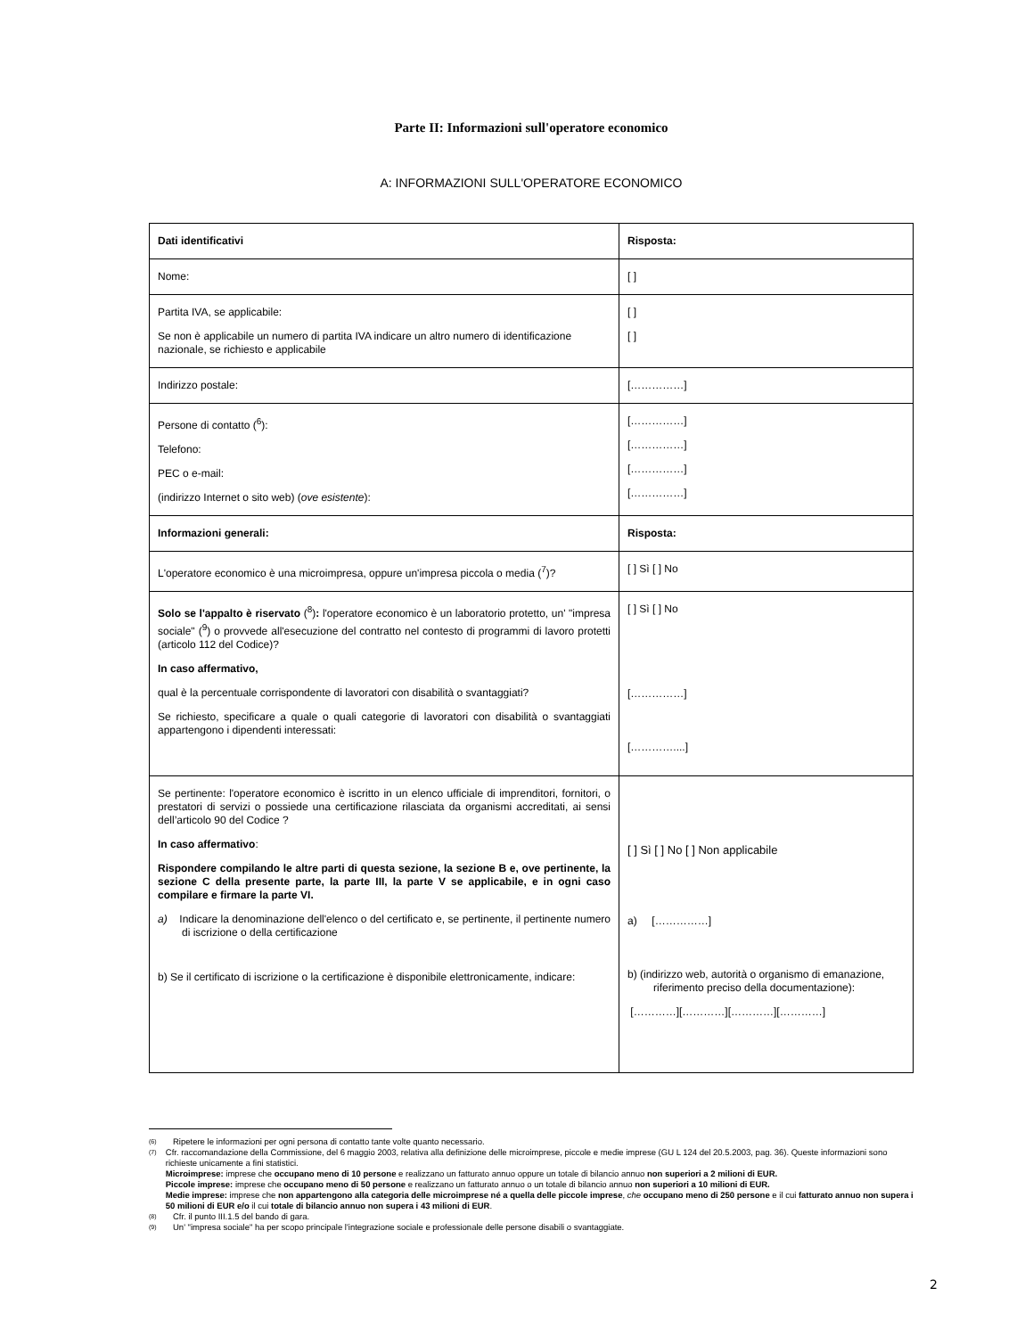Parte II: Informazioni sull'operatore economico
A: INFORMAZIONI SULL'OPERATORE ECONOMICO
| Dati identificativi | Risposta: |
| Nome: | [ ] |
| Partita IVA, se applicabile: Se non è applicabile un numero di partita IVA indicare un altro numero di identificazione nazionale, se richiesto e applicabile | [ ] [ ] |
| Indirizzo postale: | [……………] |
| Persone di contatto (<sup>6</sup>): Telefono: PEC o e-mail: (indirizzo Internet o sito web) ( ove esistente ): | [……………] [……………] [……………] [……………] |
| Informazioni generali: | Risposta: |
| L'operatore economico è una microimpresa, oppure un'impresa piccola o media (<sup>7</sup>)? | [ ] Sì [ ] No |
| Solo se l'appalto è riservato (<sup>8</sup>) : l'operatore economico è un laboratorio protetto, un' "impresa sociale" (<sup>9</sup>) o provvede all'esecuzione del contratto nel contesto di programmi di lavoro protetti (articolo 112 del Codice)? In caso affermativo, qual è la percentuale corrispondente di lavoratori con disabilità o svantaggiati? Se richiesto, specificare a quale o quali categorie di lavoratori con disabilità o svantaggiati appartengono i dipendenti interessati: | [ ] Sì [ ] No [……………] […………....] |
| Se pertinente: l'operatore economico è iscritto in un elenco ufficiale di imprenditori, fornitori, o prestatori di servizi o possiede una certificazione rilasciata da organismi accreditati, ai sensi dell’articolo 90 del Codice ? In caso affermativo : Rispondere compilando le altre parti di questa sezione, la sezione B e, ove pertinente, la sezione C della presente parte, la parte III, la parte V se applicabile, e in ogni caso compilare e firmare la parte VI. a) Indicare la denominazione dell'elenco o del certificato e, se pertinente, il pertinente numero di iscrizione o della certificazione b) Se il certificato di iscrizione o la certificazione è disponibile elettronicamente, indicare: | [ ] Sì [ ] No [ ] Non applicabile a) [……………] b) (indirizzo web, autorità o organismo di emanazione, riferimento preciso della documentazione): […………][…………][…………][…………] |
(6) Ripetere le informazioni per ogni persona di contatto tante volte quanto necessario.
(7) Cfr. raccomandazione della Commissione, del 6 maggio 2003, relativa alla definizione delle microimprese, piccole e medie imprese (GU L 124 del 20.5.2003, pag. 36). Queste informazioni sono richieste unicamente a fini statistici.
Microimprese: imprese che occupano meno di 10 persone e realizzano un fatturato annuo oppure un totale di bilancio annuo non superiori a 2 milioni di EUR.
Piccole imprese: imprese che occupano meno di 50 persone e realizzano un fatturato annuo o un totale di bilancio annuo non superiori a 10 milioni di EUR.
Medie imprese: imprese che non appartengono alla categoria delle microimprese né a quella delle piccole imprese, che occupano meno di 250 persone e il cui fatturato annuo non supera i 50 milioni di EUR e/o il cui totale di bilancio annuo non supera i 43 milioni di EUR.
(8) Cfr. il punto III.1.5 del bando di gara.
(9) Un' "impresa sociale" ha per scopo principale l'integrazione sociale e professionale delle persone disabili o svantaggiate.
2